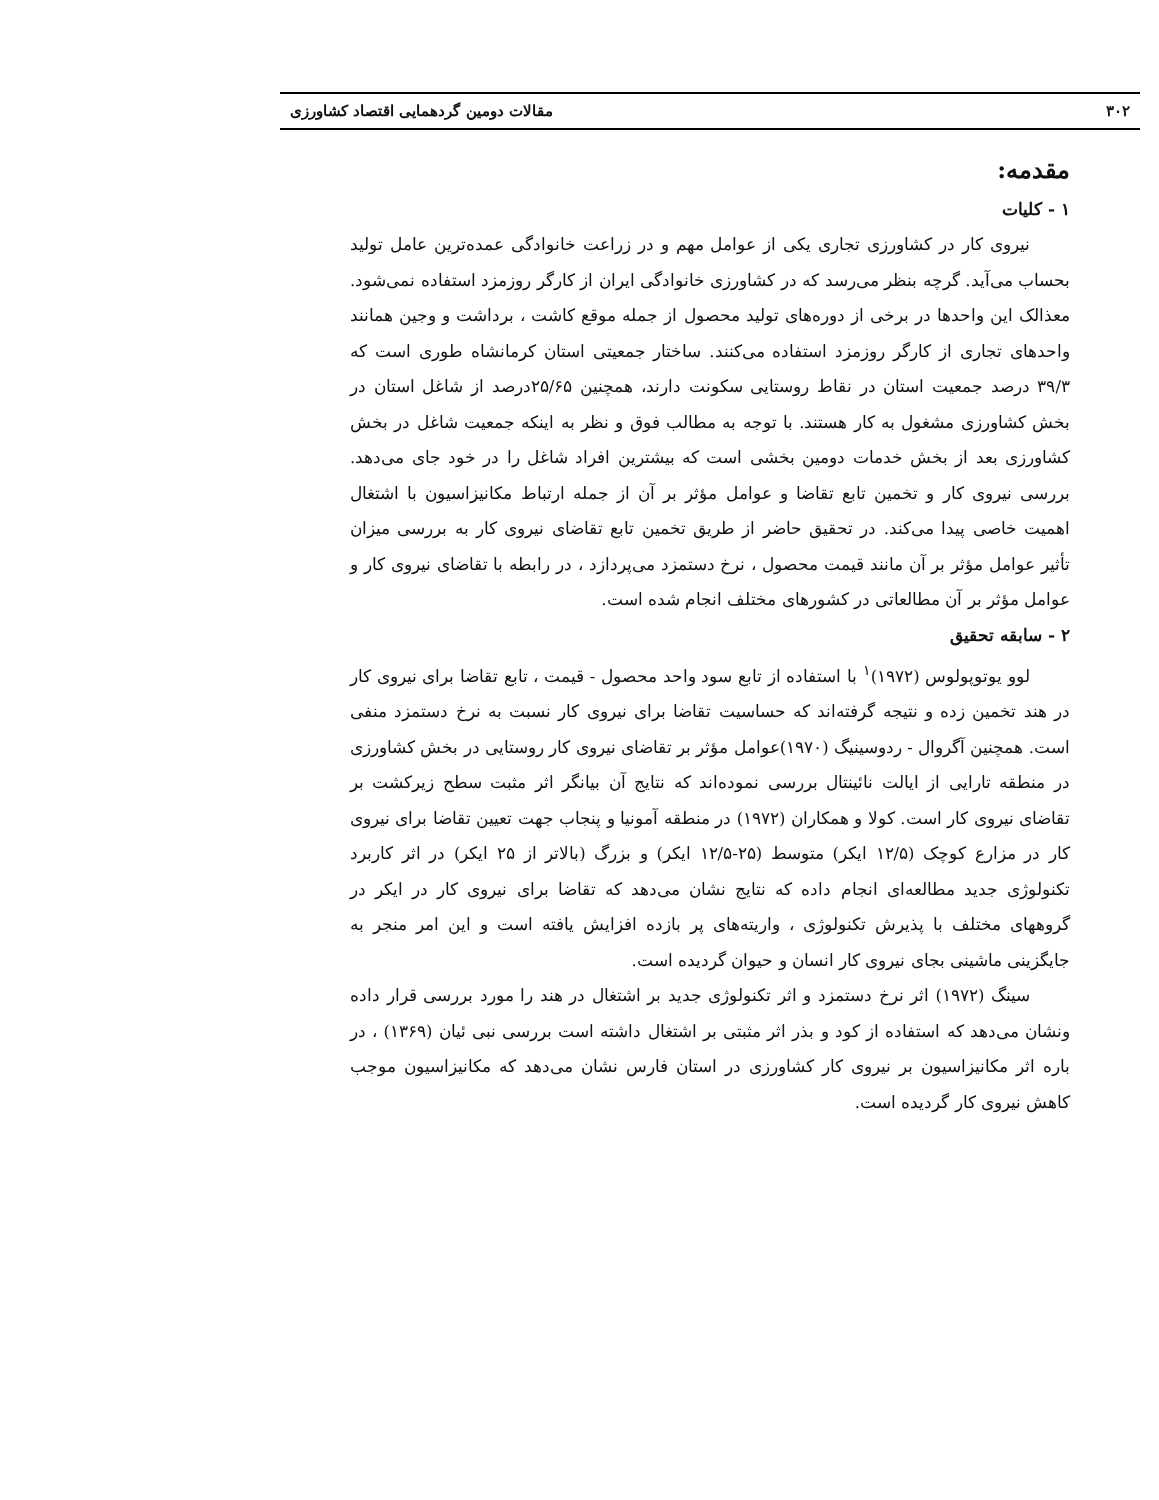۳۰۲ مقالات دومین گردهمایی اقتصاد کشاورزی
مقدمه:
۱ - کلیات
نیروی کار در کشاورزی تجاری یکی از عوامل مهم و در زراعت خانوادگی عمده‌ترین عامل تولید بحساب می‌آید. گرچه بنظر می‌رسد که در کشاورزی خانوادگی ایران از کارگر روزمزد استفاده نمی‌شود. معذالک این واحدها در برخی از دوره‌های تولید محصول از جمله موقع کاشت ، برداشت و وجین همانند واحدهای تجاری از کارگر روزمزد استفاده می‌کنند. ساختار جمعیتی استان کرمانشاه طوری است که ۳۹/۳ درصد جمعیت استان در نقاط روستایی سکونت دارند، همچنین ۲۵/۶۵درصد از شاغل استان در بخش کشاورزی مشغول به کار هستند. با توجه به مطالب فوق و نظر به اینکه جمعیت شاغل در بخش کشاورزی بعد از بخش خدمات دومین بخشی است که بیشترین افراد شاغل را در خود جای می‌دهد. بررسی نیروی کار و تخمین تابع تقاضا و عوامل مؤثر بر آن از جمله ارتباط مکانیزاسیون با اشتغال اهمیت خاصی پیدا می‌کند. در تحقیق حاضر از طریق تخمین تابع تقاضای نیروی کار به بررسی میزان تأثیر عوامل مؤثر بر آن مانند قیمت محصول ، نرخ دستمزد می‌پردازد ، در رابطه با تقاضای نیروی کار و عوامل مؤثر بر آن مطالعاتی در کشورهای مختلف انجام شده است.
۲ - سابقه تحقیق
لوو یوتوپولوس (۱۹۷۲)<sup>۱</sup> با استفاده از تابع سود واحد محصول - قیمت ، تابع تقاضا برای نیروی کار در هند تخمین زده و نتیجه گرفته‌اند که حساسیت تقاضا برای نیروی کار نسبت به نرخ دستمزد منفی است. همچنین آگروال - ردوسینیگ (۱۹۷۰)عوامل مؤثر بر تقاضای نیروی کار روستایی در بخش کشاورزی در منطقه تارایی از ایالت نائینتال بررسی نموده‌اند که نتایج آن بیانگر اثر مثبت سطح زیرکشت بر تقاضای نیروی کار است. کولا و همکاران (۱۹۷۲) در منطقه آمونیا و پنجاب جهت تعیین تقاضا برای نیروی کار در مزارع کوچک (۱۲/۵ ایکر) متوسط (۲۵-۱۲/۵ ایکر) و بزرگ (بالاتر از ۲۵ ایکر) در اثر کاربرد تکنولوژی جدید مطالعه‌ای انجام داده که نتایج نشان می‌دهد که تقاضا برای نیروی کار در ایکر در گروههای مختلف با پذیرش تکنولوژی ، واریته‌های پر بازده افزایش یافته است و این امر منجر به جایگزینی ماشینی بجای نیروی کار انسان و حیوان گردیده است.
سینگ (۱۹۷۲) اثر نرخ دستمزد و اثر تکنولوژی جدید بر اشتغال در هند را مورد بررسی قرار داده ونشان می‌دهد که استفاده از کود و بذر اثر مثبتی بر اشتغال داشته است بررسی نبی ئیان (۱۳۶۹) ، در باره اثر مکانیزاسیون بر نیروی کار کشاورزی در استان فارس نشان می‌دهد که مکانیزاسیون موجب کاهش نیروی کار گردیده است.